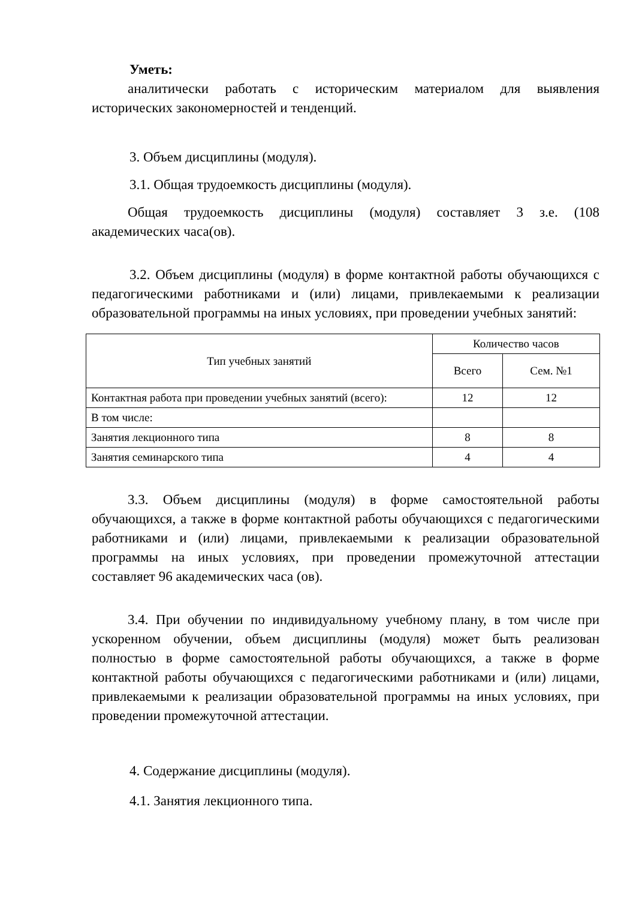Уметь:
аналитически работать с историческим материалом для выявления исторических закономерностей и тенденций.
3. Объем дисциплины (модуля).
3.1. Общая трудоемкость дисциплины (модуля).
Общая трудоемкость дисциплины (модуля) составляет 3 з.е. (108 академических часа(ов).
3.2. Объем дисциплины (модуля) в форме контактной работы обучающихся с педагогическими работниками и (или) лицами, привлекаемыми к реализации образовательной программы на иных условиях, при проведении учебных занятий:
| Тип учебных занятий | Количество часов | |
| --- | --- | --- |
| | Всего | Сем. №1 |
| Контактная работа при проведении учебных занятий (всего): | 12 | 12 |
| В том числе: | | |
| Занятия лекционного типа | 8 | 8 |
| Занятия семинарского типа | 4 | 4 |
3.3. Объем дисциплины (модуля) в форме самостоятельной работы обучающихся, а также в форме контактной работы обучающихся с педагогическими работниками и (или) лицами, привлекаемыми к реализации образовательной программы на иных условиях, при проведении промежуточной аттестации составляет 96 академических часа (ов).
3.4. При обучении по индивидуальному учебному плану, в том числе при ускоренном обучении, объем дисциплины (модуля) может быть реализован полностью в форме самостоятельной работы обучающихся, а также в форме контактной работы обучающихся с педагогическими работниками и (или) лицами, привлекаемыми к реализации образовательной программы на иных условиях, при проведении промежуточной аттестации.
4. Содержание дисциплины (модуля).
4.1. Занятия лекционного типа.